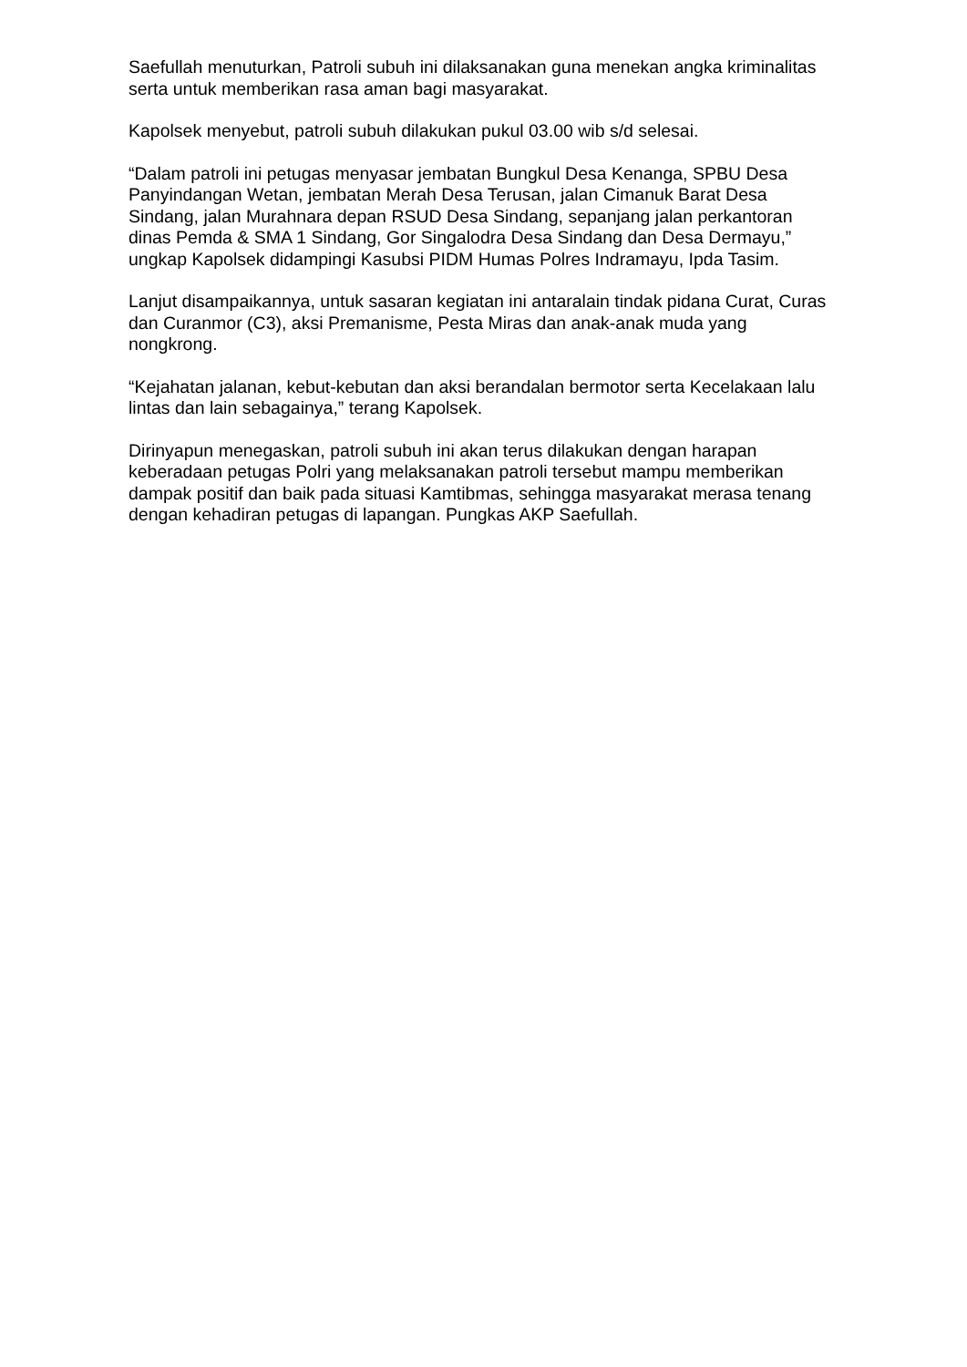Saefullah menuturkan, Patroli subuh ini dilaksanakan guna menekan angka kriminalitas serta untuk memberikan rasa aman bagi masyarakat.
Kapolsek menyebut, patroli subuh dilakukan pukul 03.00 wib s/d selesai.
“Dalam patroli ini petugas menyasar jembatan Bungkul Desa Kenanga, SPBU Desa Panyindangan Wetan, jembatan Merah Desa Terusan, jalan Cimanuk Barat Desa Sindang, jalan Murahnara depan RSUD Desa Sindang, sepanjang jalan perkantoran dinas Pemda & SMA 1 Sindang, Gor Singalodra Desa Sindang dan Desa Dermayu,” ungkap Kapolsek didampingi Kasubsi PIDM Humas Polres Indramayu, Ipda Tasim.
Lanjut disampaikannya, untuk sasaran kegiatan ini antaralain tindak pidana Curat, Curas dan Curanmor (C3), aksi Premanisme, Pesta Miras dan anak-anak muda yang nongkrong.
“Kejahatan jalanan, kebut-kebutan dan aksi berandalan bermotor serta Kecelakaan lalu lintas dan lain sebagainya,” terang Kapolsek.
Dirinyapun menegaskan, patroli subuh ini akan terus dilakukan dengan harapan keberadaan petugas Polri yang melaksanakan patroli tersebut mampu memberikan dampak positif dan baik pada situasi Kamtibmas, sehingga masyarakat merasa tenang dengan kehadiran petugas di lapangan. Pungkas AKP Saefullah.